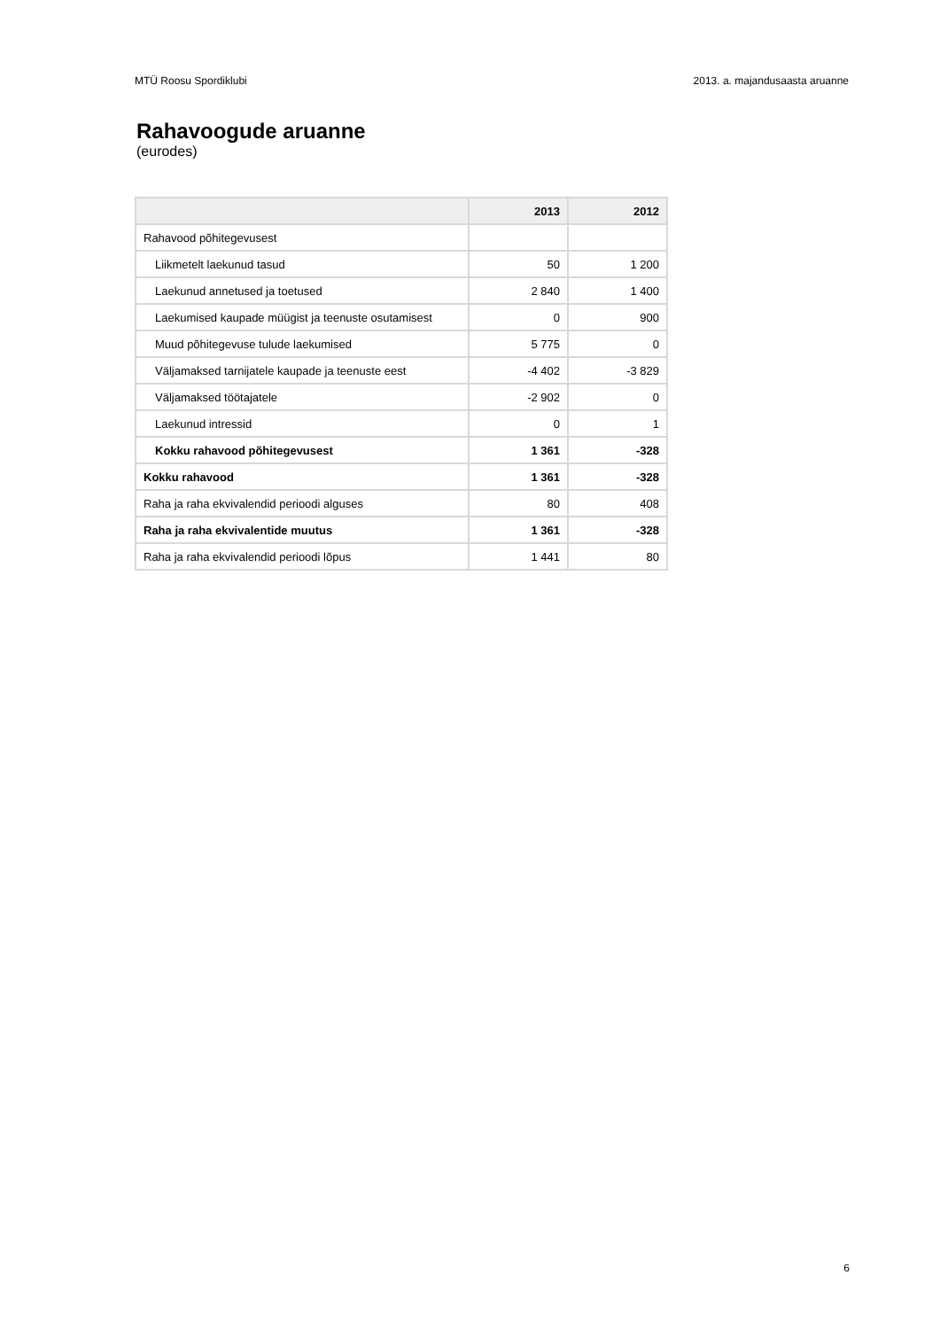MTÜ Roosu Spordiklubi 2013. a. majandusaasta aruanne
Rahavoogude aruanne
(eurodes)
| | 2013 | 2012 |
| --- | --- | --- |
| Rahavood põhitegevusest | | |
| Liikmetelt laekunud tasud | 50 | 1 200 |
| Laekunud annetused ja toetused | 2 840 | 1 400 |
| Laekumised kaupade müügist ja teenuste osutamisest | 0 | 900 |
| Muud põhitegevuse tulude laekumised | 5 775 | 0 |
| Väljamaksed tarnijatele kaupade ja teenuste eest | -4 402 | -3 829 |
| Väljamaksed töötajatele | -2 902 | 0 |
| Laekunud intressid | 0 | 1 |
| Kokku rahavood põhitegevusest | 1 361 | -328 |
| Kokku rahavood | 1 361 | -328 |
| Raha ja raha ekvivalendid perioodi alguses | 80 | 408 |
| Raha ja raha ekvivalentide muutus | 1 361 | -328 |
| Raha ja raha ekvivalendid perioodi lõpus | 1 441 | 80 |
6